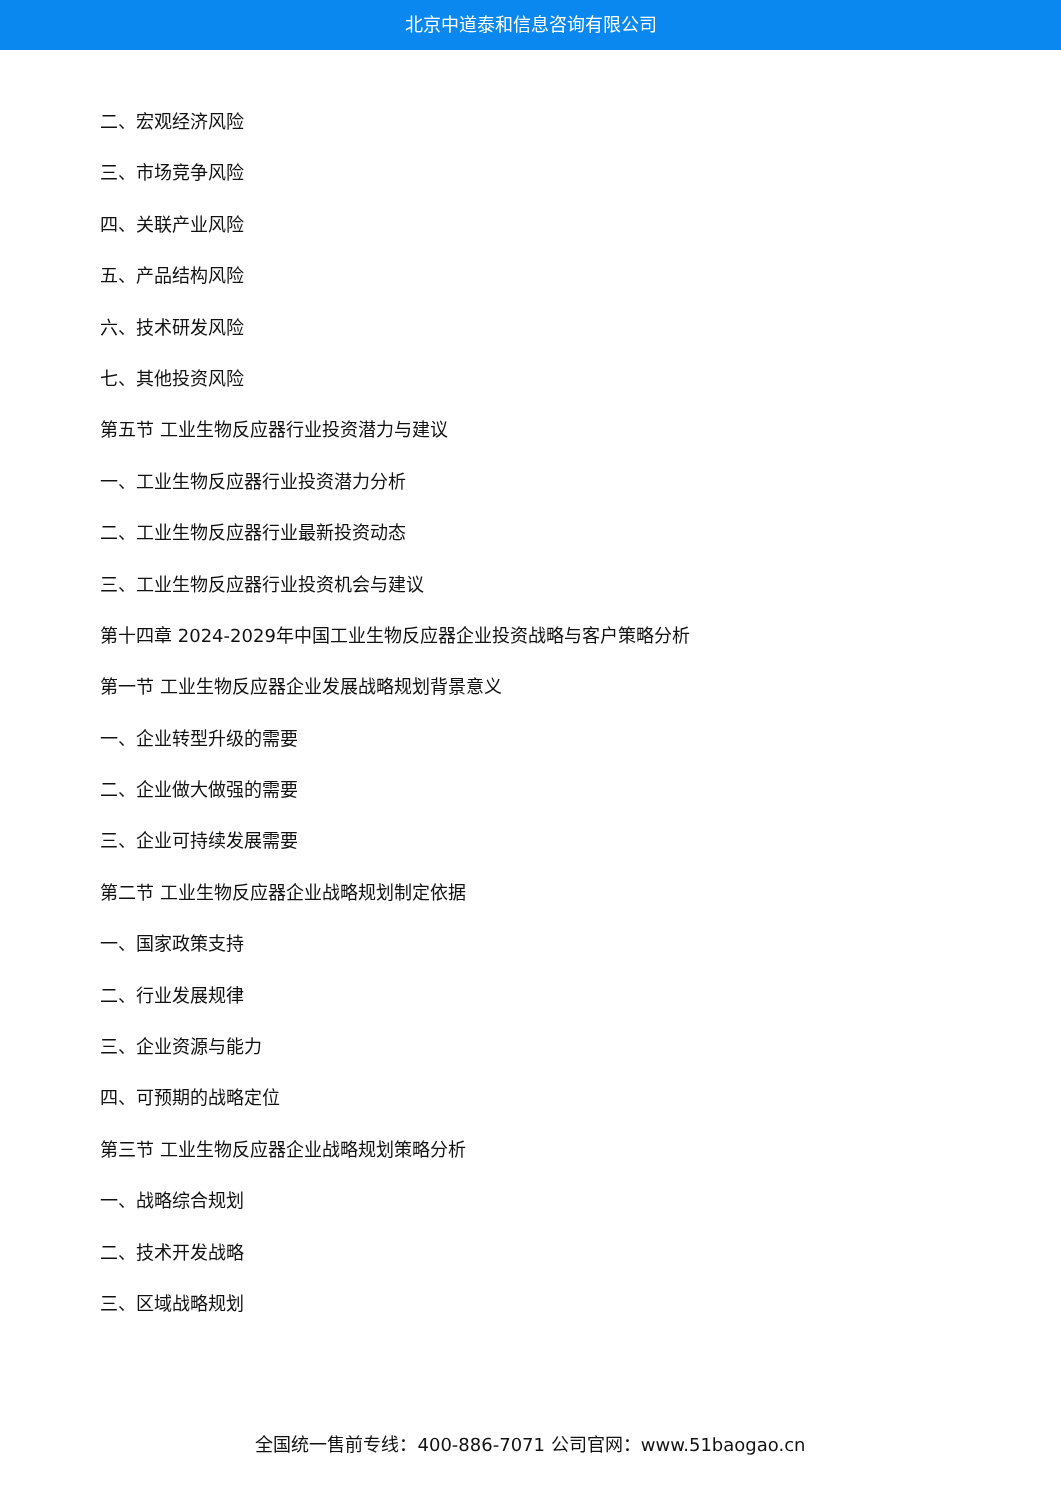北京中道泰和信息咨询有限公司
二、宏观经济风险
三、市场竞争风险
四、关联产业风险
五、产品结构风险
六、技术研发风险
七、其他投资风险
第五节 工业生物反应器行业投资潜力与建议
一、工业生物反应器行业投资潜力分析
二、工业生物反应器行业最新投资动态
三、工业生物反应器行业投资机会与建议
第十四章 2024-2029年中国工业生物反应器企业投资战略与客户策略分析
第一节 工业生物反应器企业发展战略规划背景意义
一、企业转型升级的需要
二、企业做大做强的需要
三、企业可持续发展需要
第二节 工业生物反应器企业战略规划制定依据
一、国家政策支持
二、行业发展规律
三、企业资源与能力
四、可预期的战略定位
第三节 工业生物反应器企业战略规划策略分析
一、战略综合规划
二、技术开发战略
三、区域战略规划
全国统一售前专线：400-886-7071 公司官网：www.51baogao.cn